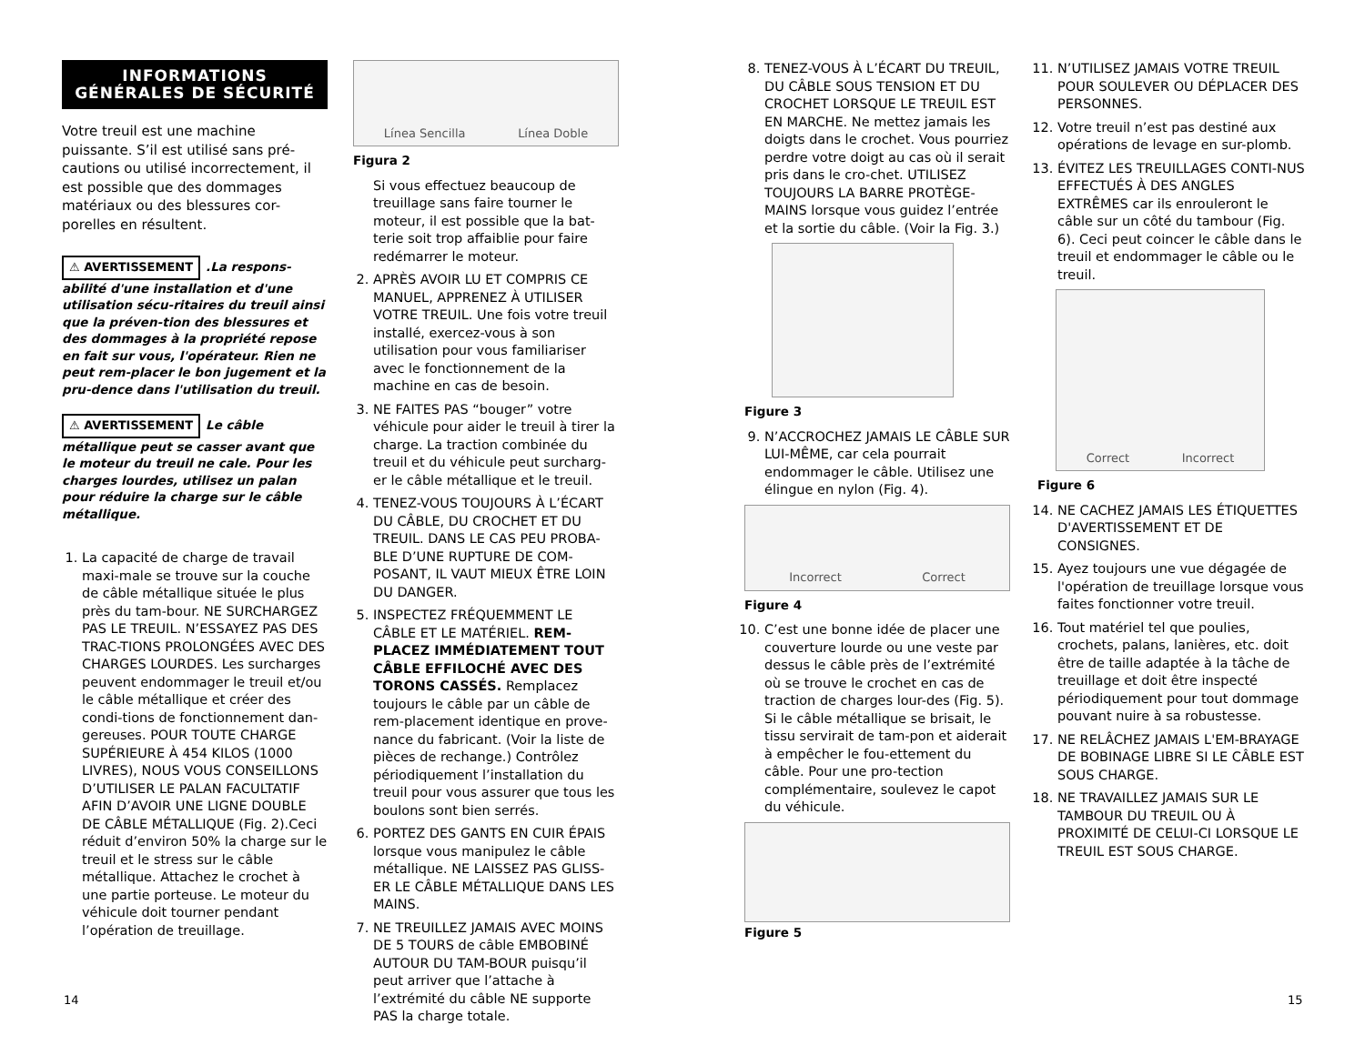INFORMATIONS
GÉNÉRALES DE SÉCURITÉ
Votre treuil est une machine puissante. S’il est utilisé sans pré-cautions ou utilisé incorrectement, il est possible que des dommages matériaux ou des blessures cor-porelles en résultent.
⚠ AVERTISSEMENT.La respons-abilité d'une installation et d'une utilisation sécu-ritaires du treuil ainsi que la préven-tion des blessures et des dommages à la propriété repose en fait sur vous, l'opérateur. Rien ne peut rem-placer le bon jugement et la pru-dence dans l'utilisation du treuil.
⚠ AVERTISSEMENT Le câble métallique peut se casser avant que le moteur du treuil ne cale. Pour les charges lourdes, utilisez un palan pour réduire la charge sur le câble métallique.
1. La capacité de charge de travail maxi-male se trouve sur la couche de câble métallique située le plus près du tam-bour. NE SURCHARGEZ PAS LE TREUIL. N’ESSAYEZ PAS DES TRAC-TIONS PROLONGÉES AVEC DES CHARGES LOURDES. Les surcharges peuvent endommager le treuil et/ou le câble métallique et créer des condi-tions de fonctionnement dan-gereuses. POUR TOUTE CHARGE SUPÉRIEURE À 454 KILOS (1000 LIVRES), NOUS VOUS CONSEILLONS D’UTILISER LE PALAN FACULTATIF AFIN D’AVOIR UNE LIGNE DOUBLE DE CÂBLE MÉTALLIQUE (Fig. 2).Ceci réduit d’environ 50% la charge sur le treuil et le stress sur le câble métallique. Attachez le crochet à une partie porteuse. Le moteur du véhicule doit tourner pendant l’opération de treuillage.
Línea Sencilla Línea Doble
Figura 2
Si vous effectuez beaucoup de treuillage sans faire tourner le moteur, il est possible que la bat-terie soit trop affaiblie pour faire redémarrer le moteur.
2. APRÈS AVOIR LU ET COMPRIS CE MANUEL, APPRENEZ À UTILISER VOTRE TREUIL. Une fois votre treuil installé, exercez-vous à son utilisation pour vous familiariser avec le fonctionnement de la machine en cas de besoin.
3. NE FAITES PAS “bouger” votre véhicule pour aider le treuil à tirer la charge. La traction combinée du treuil et du véhicule peut surcharg-er le câble métallique et le treuil.
4. TENEZ-VOUS TOUJOURS À L’ÉCART DU CÂBLE, DU CROCHET ET DU TREUIL. DANS LE CAS PEU PROBA-BLE D’UNE RUPTURE DE COM-POSANT, IL VAUT MIEUX ÊTRE LOIN DU DANGER.
5. INSPECTEZ FRÉQUEMMENT LE CÂBLE ET LE MATÉRIEL. REM-PLACEZ IMMÉDIATEMENT TOUT CÂBLE EFFILOCHÉ AVEC DES TORONS CASSÉS. Remplacez toujours le câble par un câble de rem-placement identique en prove-nance du fabricant. (Voir la liste de pièces de rechange.) Contrôlez périodiquement l’installation du treuil pour vous assurer que tous les boulons sont bien serrés.
6. PORTEZ DES GANTS EN CUIR ÉPAIS lorsque vous manipulez le câble métallique. NE LAISSEZ PAS GLISS-ER LE CÂBLE MÉTALLIQUE DANS LES MAINS.
7. NE TREUILLEZ JAMAIS AVEC MOINS DE 5 TOURS de câble EMBOBINÉ AUTOUR DU TAM-BOUR puisqu’il peut arriver que l’attache à l’extrémité du câble NE supporte PAS la charge totale.
8. TENEZ-VOUS À L’ÉCART DU TREUIL, DU CÂBLE SOUS TENSION ET DU CROCHET LORSQUE LE TREUIL EST EN MARCHE. Ne mettez jamais les doigts dans le crochet. Vous pourriez perdre votre doigt au cas où il serait pris dans le cro-chet. UTILISEZ TOUJOURS LA BARRE PROTÈGE-MAINS lorsque vous guidez l’entrée et la sortie du câble. (Voir la Fig. 3.)
Figure 3
9. N’ACCROCHEZ JAMAIS LE CÂBLE SUR LUI-MÊME, car cela pourrait endommager le câble. Utilisez une élingue en nylon (Fig. 4).
Incorrect Correct
Figure 4
10. C’est une bonne idée de placer une couverture lourde ou une veste par dessus le câble près de l’extrémité où se trouve le crochet en cas de traction de charges lour-des (Fig. 5). Si le câble métallique se brisait, le tissu servirait de tam-pon et aiderait à empêcher le fou-ettement du câble. Pour une pro-tection complémentaire, soulevez le capot du véhicule.
Figure 5
11. N’UTILISEZ JAMAIS VOTRE TREUIL POUR SOULEVER OU DÉPLACER DES PERSONNES.
12. Votre treuil n’est pas destiné aux opérations de levage en sur-plomb.
13. ÉVITEZ LES TREUILLAGES CONTI-NUS EFFECTUÉS À DES ANGLES EXTRÊMES car ils enrouleront le câble sur un côté du tambour (Fig. 6). Ceci peut coincer le câble dans le treuil et endommager le câble ou le treuil.
Correct Incorrect
Figure 6
14. NE CACHEZ JAMAIS LES ÉTIQUETTES D'AVERTISSEMENT ET DE CONSIGNES.
15. Ayez toujours une vue dégagée de l'opération de treuillage lorsque vous faites fonctionner votre treuil.
16. Tout matériel tel que poulies, crochets, palans, lanières, etc. doit être de taille adaptée à la tâche de treuillage et doit être inspecté périodiquement pour tout dommage pouvant nuire à sa robustesse.
17. NE RELÂCHEZ JAMAIS L'EM-BRAYAGE DE BOBINAGE LIBRE SI LE CÂBLE EST SOUS CHARGE.
18. NE TRAVAILLEZ JAMAIS SUR LE TAMBOUR DU TREUIL OU À PROXIMITÉ DE CELUI-CI LORSQUE LE TREUIL EST SOUS CHARGE.
14 15